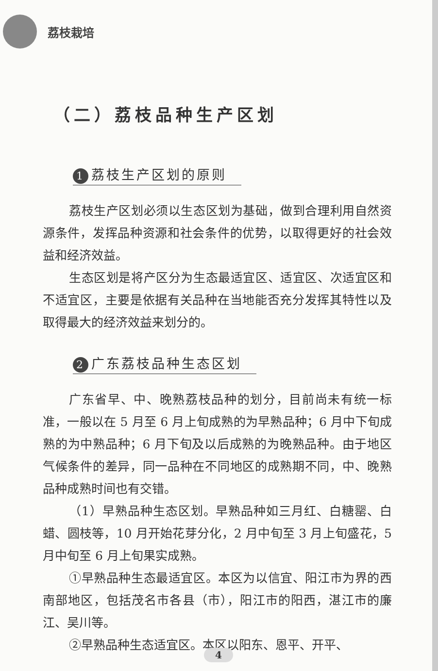荔枝栽培
（二）荔枝品种生产区划
1 荔枝生产区划的原则
荔枝生产区划必须以生态区划为基础，做到合理利用自然资源条件，发挥品种资源和社会条件的优势，以取得更好的社会效益和经济效益。
生态区划是将产区分为生态最适宜区、适宜区、次适宜区和不适宜区，主要是依据有关品种在当地能否充分发挥其特性以及取得最大的经济效益来划分的。
2 广东荔枝品种生态区划
广东省早、中、晚熟荔枝品种的划分，目前尚未有统一标准，一般以在 5 月至 6 月上旬成熟的为早熟品种；6 月中下旬成熟的为中熟品种；6 月下旬及以后成熟的为晚熟品种。由于地区气候条件的差异，同一品种在不同地区的成熟期不同，中、晚熟品种成熟时间也有交错。
（1）早熟品种生态区划。早熟品种如三月红、白糖罂、白蜡、圆枝等，10 月开始花芽分化，2 月中旬至 3 月上旬盛花，5 月中旬至 6 月上旬果实成熟。
①早熟品种生态最适宜区。本区为以信宜、阳江市为界的西南部地区，包括茂名市各县（市），阳江市的阳西，湛江市的廉江、吴川等。
②早熟品种生态适宜区。本区以阳东、恩平、开平、
4